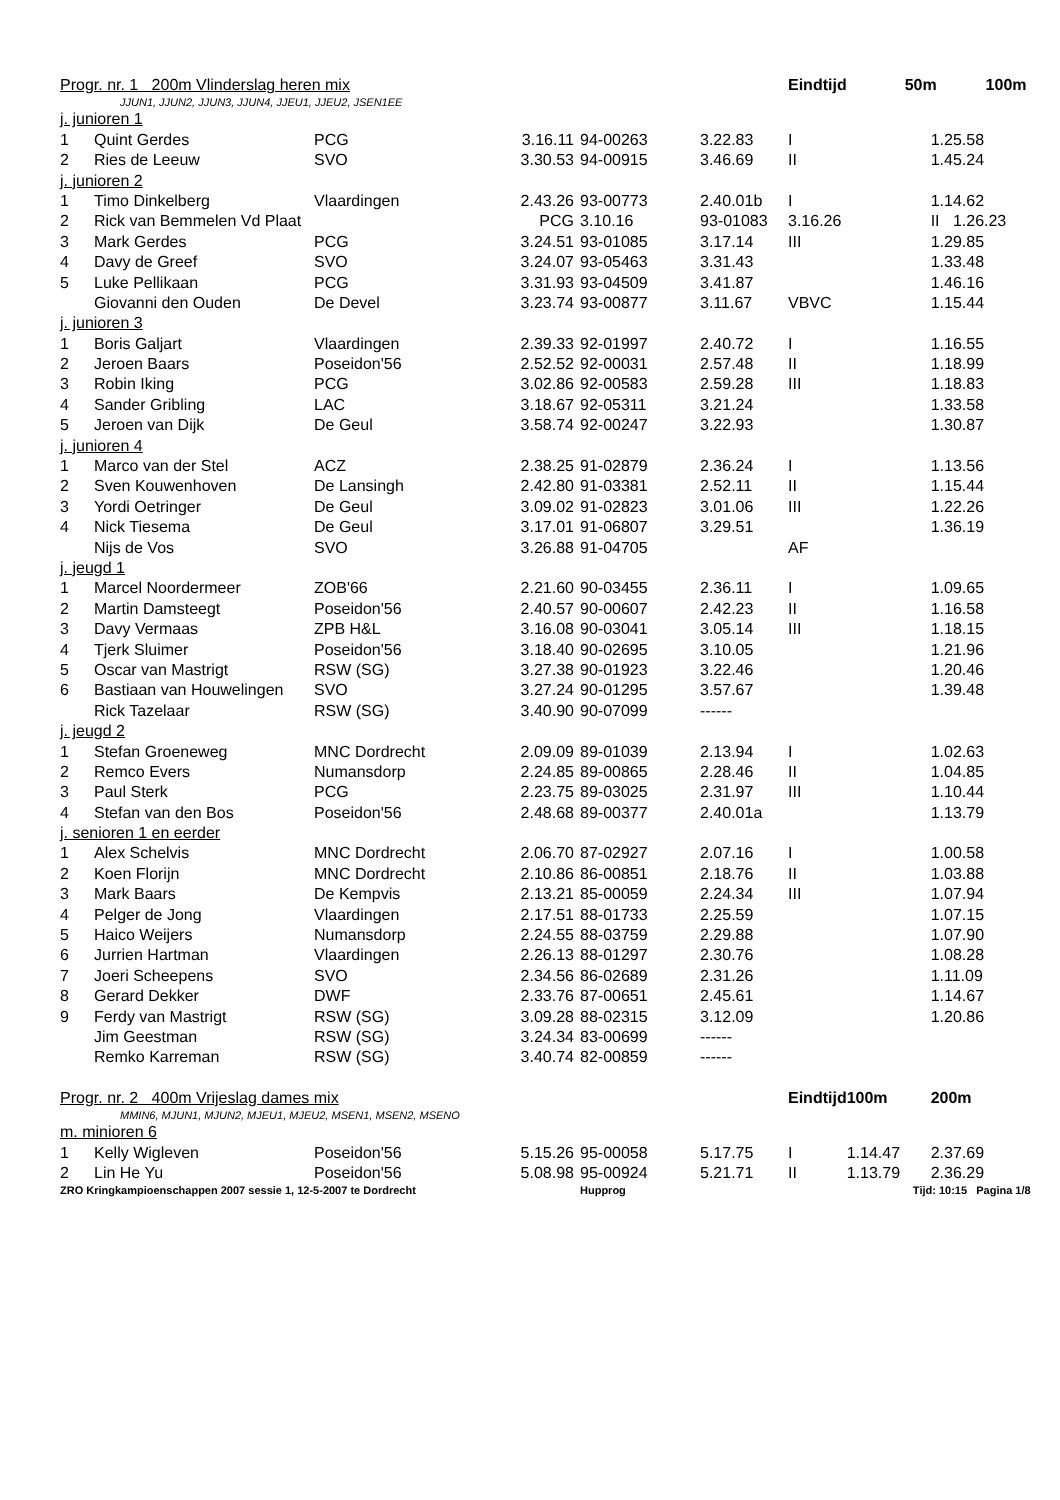| Progr. nr. 1 200m Vlinderslag heren mix | | | | | | Eindtijd | 50m 100m | |
| --- | --- | --- | --- | --- | --- | --- | --- | --- |
| JJUN1, JJUN2, JJUN3, JJUN4, JJEU1, JJEU2, JSEN1EE | | | | | | | | |
| j. junioren 1 | | | | | | | | |
| 1 | Quint Gerdes | PCG | 3.16.11 | 94-00263 | 3.22.83 | I | | 1.25.58 |
| 2 | Ries de Leeuw | SVO | 3.30.53 | 94-00915 | 3.46.69 | II | | 1.45.24 |
| j. junioren 2 | | | | | | | | |
| 1 | Timo Dinkelberg | Vlaardingen | 2.43.26 | 93-00773 | 2.40.01b | I | | 1.14.62 |
| 2 | Rick van Bemmelen Vd Plaat | | PCG | 3.10.16 | 93-01083 | 3.16.26 | | II 1.26.23 |
| 3 | Mark Gerdes | PCG | 3.24.51 | 93-01085 | 3.17.14 | III | | 1.29.85 |
| 4 | Davy de Greef | SVO | 3.24.07 | 93-05463 | 3.31.43 | | | 1.33.48 |
| 5 | Luke Pellikaan | PCG | 3.31.93 | 93-04509 | 3.41.87 | | | 1.46.16 |
| | Giovanni den Ouden | De Devel | 3.23.74 | 93-00877 | 3.11.67 | VBVC | | 1.15.44 |
| j. junioren 3 | | | | | | | | |
| 1 | Boris Galjart | Vlaardingen | 2.39.33 | 92-01997 | 2.40.72 | I | | 1.16.55 |
| 2 | Jeroen Baars | Poseidon'56 | 2.52.52 | 92-00031 | 2.57.48 | II | | 1.18.99 |
| 3 | Robin Iking | PCG | 3.02.86 | 92-00583 | 2.59.28 | III | | 1.18.83 |
| 4 | Sander Gribling | LAC | 3.18.67 | 92-05311 | 3.21.24 | | | 1.33.58 |
| 5 | Jeroen van Dijk | De Geul | 3.58.74 | 92-00247 | 3.22.93 | | | 1.30.87 |
| j. junioren 4 | | | | | | | | |
| 1 | Marco van der Stel | ACZ | 2.38.25 | 91-02879 | 2.36.24 | I | | 1.13.56 |
| 2 | Sven Kouwenhoven | De Lansingh | 2.42.80 | 91-03381 | 2.52.11 | II | | 1.15.44 |
| 3 | Yordi Oetringer | De Geul | 3.09.02 | 91-02823 | 3.01.06 | III | | 1.22.26 |
| 4 | Nick Tiesema | De Geul | 3.17.01 | 91-06807 | 3.29.51 | | | 1.36.19 |
| | Nijs de Vos | SVO | 3.26.88 | 91-04705 | | AF | | |
| j. jeugd 1 | | | | | | | | |
| 1 | Marcel Noordermeer | ZOB'66 | 2.21.60 | 90-03455 | 2.36.11 | I | | 1.09.65 |
| 2 | Martin Damsteegt | Poseidon'56 | 2.40.57 | 90-00607 | 2.42.23 | II | | 1.16.58 |
| 3 | Davy Vermaas | ZPB H&L | 3.16.08 | 90-03041 | 3.05.14 | III | | 1.18.15 |
| 4 | Tjerk Sluimer | Poseidon'56 | 3.18.40 | 90-02695 | 3.10.05 | | | 1.21.96 |
| 5 | Oscar van Mastrigt | RSW (SG) | 3.27.38 | 90-01923 | 3.22.46 | | | 1.20.46 |
| 6 | Bastiaan van Houwelingen | SVO | 3.27.24 | 90-01295 | 3.57.67 | | | 1.39.48 |
| | Rick Tazelaar | RSW (SG) | 3.40.90 | 90-07099 | ------ | | | |
| j. jeugd 2 | | | | | | | | |
| 1 | Stefan Groeneweg | MNC Dordrecht | 2.09.09 | 89-01039 | 2.13.94 | I | | 1.02.63 |
| 2 | Remco Evers | Numansdorp | 2.24.85 | 89-00865 | 2.28.46 | II | | 1.04.85 |
| 3 | Paul Sterk | PCG | 2.23.75 | 89-03025 | 2.31.97 | III | | 1.10.44 |
| 4 | Stefan van den Bos | Poseidon'56 | 2.48.68 | 89-00377 | 2.40.01a | | | 1.13.79 |
| j. senioren 1 en eerder | | | | | | | | |
| 1 | Alex Schelvis | MNC Dordrecht | 2.06.70 | 87-02927 | 2.07.16 | I | | 1.00.58 |
| 2 | Koen Florijn | MNC Dordrecht | 2.10.86 | 86-00851 | 2.18.76 | II | | 1.03.88 |
| 3 | Mark Baars | De Kempvis | 2.13.21 | 85-00059 | 2.24.34 | III | | 1.07.94 |
| 4 | Pelger de Jong | Vlaardingen | 2.17.51 | 88-01733 | 2.25.59 | | | 1.07.15 |
| 5 | Haico Weijers | Numansdorp | 2.24.55 | 88-03759 | 2.29.88 | | | 1.07.90 |
| 6 | Jurrien Hartman | Vlaardingen | 2.26.13 | 88-01297 | 2.30.76 | | | 1.08.28 |
| 7 | Joeri Scheepens | SVO | 2.34.56 | 86-02689 | 2.31.26 | | | 1.11.09 |
| 8 | Gerard Dekker | DWF | 2.33.76 | 87-00651 | 2.45.61 | | | 1.14.67 |
| 9 | Ferdy van Mastrigt | RSW (SG) | 3.09.28 | 88-02315 | 3.12.09 | | | 1.20.86 |
| | Jim Geestman | RSW (SG) | 3.24.34 | 83-00699 | ------ | | | |
| | Remko Karreman | RSW (SG) | 3.40.74 | 82-00859 | ------ | | | |
| Progr. nr. 2 400m Vrijeslag dames mix | | | | | | Eindtijd | 100m | 200m |
| MMIN6, MJUN1, MJUN2, MJEU1, MJEU2, MSEN1, MSEN2, MSENO | | | | | | | | |
| m. minioren 6 | | | | | | | | |
| 1 | Kelly Wigleven | Poseidon'56 | 5.15.26 | 95-00058 | 5.17.75 | I | 1.14.47 | 2.37.69 |
| 2 | Lin He Yu | Poseidon'56 | 5.08.98 | 95-00924 | 5.21.71 | II | 1.13.79 | 2.36.29 |
| ZRO Kringkampioenschappen 2007 sessie 1, 12-5-2007 te Dordrecht | | | | Hupprog | | | Tijd: 10:15 Pagina 1/8 | |